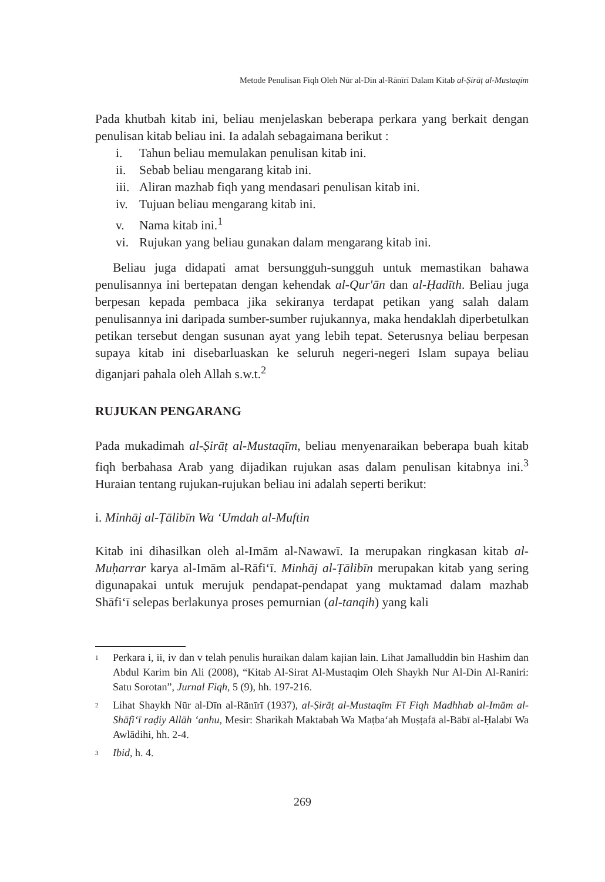Metode Penulisan Fiqh Oleh Nūr al-Dīn al-Rānīrī Dalam Kitab al-Ṣirāṭ al-Mustaqīm
Pada khutbah kitab ini, beliau menjelaskan beberapa perkara yang berkait dengan penulisan kitab beliau ini. Ia adalah sebagaimana berikut :
i. Tahun beliau memulakan penulisan kitab ini.
ii. Sebab beliau mengarang kitab ini.
iii. Aliran mazhab fiqh yang mendasari penulisan kitab ini.
iv. Tujuan beliau mengarang kitab ini.
v. Nama kitab ini.<sup>1</sup>
vi. Rujukan yang beliau gunakan dalam mengarang kitab ini.
Beliau juga didapati amat bersungguh-sungguh untuk memastikan bahawa penulisannya ini bertepatan dengan kehendak al-Qur'ān dan al-Ḥadīth. Beliau juga berpesan kepada pembaca jika sekiranya terdapat petikan yang salah dalam penulisannya ini daripada sumber-sumber rujukannya, maka hendaklah diperbetulkan petikan tersebut dengan susunan ayat yang lebih tepat. Seterusnya beliau berpesan supaya kitab ini disebarluaskan ke seluruh negeri-negeri Islam supaya beliau diganjari pahala oleh Allah s.w.t.<sup>2</sup>
RUJUKAN PENGARANG
Pada mukadimah al-Ṣirāṭ al-Mustaqīm, beliau menyenaraikan beberapa buah kitab fiqh berbahasa Arab yang dijadikan rujukan asas dalam penulisan kitabnya ini.<sup>3</sup> Huraian tentang rujukan-rujukan beliau ini adalah seperti berikut:
i. Minhāj al-Ṭālibīn Wa ‘Umdah al-Muftin
Kitab ini dihasilkan oleh al-Imām al-Nawawī. Ia merupakan ringkasan kitab al-Muḥarrar karya al-Imām al-Rāfi‘ī. Minhāj al-Ṭālibīn merupakan kitab yang sering digunapakai untuk merujuk pendapat-pendapat yang muktamad dalam mazhab Shāfi‘ī selepas berlakunya proses pemurnian (al-tanqih) yang kali
<sup>1</sup>
Perkara i, ii, iv dan v telah penulis huraikan dalam kajian lain. Lihat Jamalluddin bin Hashim dan Abdul Karim bin Ali (2008), “Kitab Al-Sirat Al-Mustaqim Oleh Shaykh Nur Al-Din Al-Raniri: Satu Sorotan”, Jurnal Fiqh, 5 (9), hh. 197-216.
<sup>2</sup>
Lihat Shaykh Nūr al-Dīn al-Rānīrī (1937), al-Ṣirāṭ al-Mustaqīm Fī Fiqh Madhhab al-Imām al-Shāfi‘ī raḍiy Allāh ‘anhu, Mesir: Sharikah Maktabah Wa Maṭba‘ah Muṣṭafā al-Bābī al-Ḥalabī Wa Awlādihi, hh. 2-4.
<sup>3</sup>
Ibid, h. 4.
269